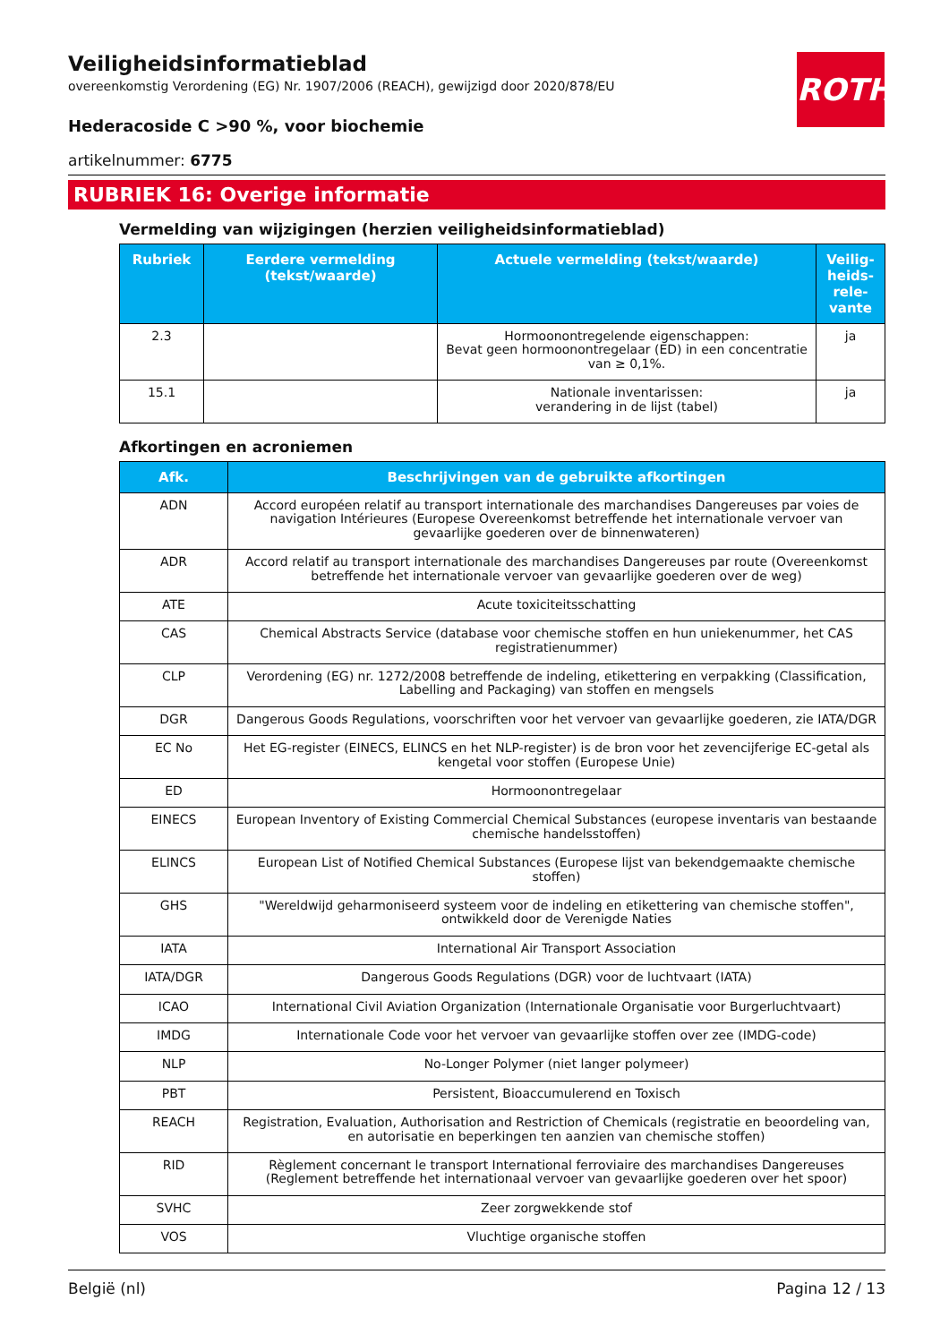ROTH
Veiligheidsinformatieblad
overeenkomstig Verordening (EG) Nr. 1907/2006 (REACH), gewijzigd door 2020/878/EU
Hederacoside C >90 %, voor biochemie
artikelnummer: 6775
RUBRIEK 16: Overige informatie
Vermelding van wijzigingen (herzien veiligheidsinformatieblad)
| Rubriek | Eerdere vermelding (tekst/waarde) | Actuele vermelding (tekst/waarde) | Veilig-heids-rele-vante |
| --- | --- | --- | --- |
| 2.3 | | Hormoonontregelende eigenschappen: Bevat geen hormoonontregelaar (ED) in een concentratie van ≥ 0,1%. | ja |
| 15.1 | | Nationale inventarissen: verandering in de lijst (tabel) | ja |
Afkortingen en acroniemen
| Afk. | Beschrijvingen van de gebruikte afkortingen |
| --- | --- |
| ADN | Accord européen relatif au transport internationale des marchandises Dangereuses par voies de navigation Intérieures (Europese Overeenkomst betreffende het internationale vervoer van gevaarlijke goederen over de binnenwateren) |
| ADR | Accord relatif au transport internationale des marchandises Dangereuses par route (Overeenkomst betreffende het internationale vervoer van gevaarlijke goederen over de weg) |
| ATE | Acute toxiciteitsschatting |
| CAS | Chemical Abstracts Service (database voor chemische stoffen en hun uniekenummer, het CAS registratienummer) |
| CLP | Verordening (EG) nr. 1272/2008 betreffende de indeling, etikettering en verpakking (Classification, Labelling and Packaging) van stoffen en mengsels |
| DGR | Dangerous Goods Regulations, voorschriften voor het vervoer van gevaarlijke goederen, zie IATA/DGR |
| EC No | Het EG-register (EINECS, ELINCS en het NLP-register) is de bron voor het zevencijferige EC-getal als kengetal voor stoffen (Europese Unie) |
| ED | Hormoonontregelaar |
| EINECS | European Inventory of Existing Commercial Chemical Substances (europese inventaris van bestaande chemische handelsstoffen) |
| ELINCS | European List of Notified Chemical Substances (Europese lijst van bekendgemaakte chemische stoffen) |
| GHS | "Wereldwijd geharmoniseerd systeem voor de indeling en etikettering van chemische stoffen", ontwikkeld door de Verenigde Naties |
| IATA | International Air Transport Association |
| IATA/DGR | Dangerous Goods Regulations (DGR) voor de luchtvaart (IATA) |
| ICAO | International Civil Aviation Organization (Internationale Organisatie voor Burgerluchtvaart) |
| IMDG | Internationale Code voor het vervoer van gevaarlijke stoffen over zee (IMDG-code) |
| NLP | No-Longer Polymer (niet langer polymeer) |
| PBT | Persistent, Bioaccumulerend en Toxisch |
| REACH | Registration, Evaluation, Authorisation and Restriction of Chemicals (registratie en beoordeling van, en autorisatie en beperkingen ten aanzien van chemische stoffen) |
| RID | Règlement concernant le transport International ferroviaire des marchandises Dangereuses (Reglement betreffende het internationaal vervoer van gevaarlijke goederen over het spoor) |
| SVHC | Zeer zorgwekkende stof |
| VOS | Vluchtige organische stoffen |
België (nl) Pagina 12 / 13